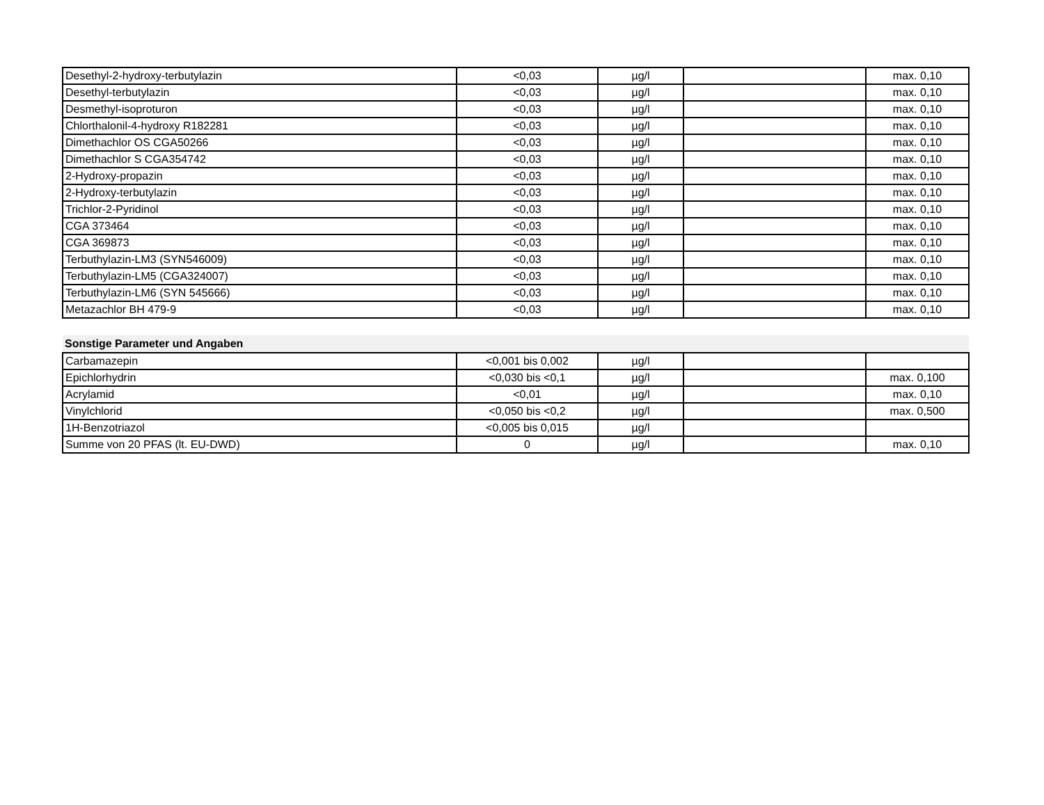| Desethyl-2-hydroxy-terbutylazin | <0,03 | µg/l | | max. 0,10 |
| Desethyl-terbutylazin | <0,03 | µg/l | | max. 0,10 |
| Desmethyl-isoproturon | <0,03 | µg/l | | max. 0,10 |
| Chlorthalonil-4-hydroxy R182281 | <0,03 | µg/l | | max. 0,10 |
| Dimethachlor OS CGA50266 | <0,03 | µg/l | | max. 0,10 |
| Dimethachlor S CGA354742 | <0,03 | µg/l | | max. 0,10 |
| 2-Hydroxy-propazin | <0,03 | µg/l | | max. 0,10 |
| 2-Hydroxy-terbutylazin | <0,03 | µg/l | | max. 0,10 |
| Trichlor-2-Pyridinol | <0,03 | µg/l | | max. 0,10 |
| CGA 373464 | <0,03 | µg/l | | max. 0,10 |
| CGA 369873 | <0,03 | µg/l | | max. 0,10 |
| Terbuthylazin-LM3 (SYN546009) | <0,03 | µg/l | | max. 0,10 |
| Terbuthylazin-LM5 (CGA324007) | <0,03 | µg/l | | max. 0,10 |
| Terbuthylazin-LM6 (SYN 545666) | <0,03 | µg/l | | max. 0,10 |
| Metazachlor BH 479-9 | <0,03 | µg/l | | max. 0,10 |
| Sonstige Parameter und Angaben | | | | |
| Carbamazepin | <0,001 bis 0,002 | µg/l | | |
| Epichlorhydrin | <0,030 bis <0,1 | µg/l | | max. 0,100 |
| Acrylamid | <0,01 | µg/l | | max. 0,10 |
| Vinylchlorid | <0,050 bis <0,2 | µg/l | | max. 0,500 |
| 1H-Benzotriazol | <0,005 bis 0,015 | µg/l | | |
| Summe von 20 PFAS (lt. EU-DWD) | 0 | µg/l | | max. 0,10 |